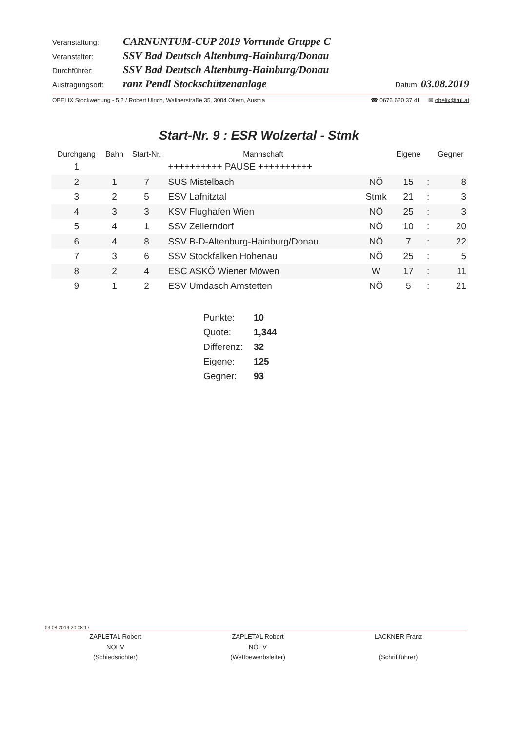Veranstaltung: CARNUNTUM-CUP 2019 Vorrunde Gruppe C
Veranstalter: SSV Bad Deutsch Altenburg-Hainburg/Donau
Durchführer: SSV Bad Deutsch Altenburg-Hainburg/Donau
Austragungsort: ranz Pendl Stockschützenanlage Datum: 03.08.2019
OBELIX Stockwertung - 5.2 / Robert Ulrich, Wallnerstraße 35, 3004 Ollern, Austria ☎ 0676 620 37 41 ✉ obelix@rul.at
Start-Nr. 9 : ESR Wolzertal - Stmk
| Durchgang | Bahn | Start-Nr. | Mannschaft | | Eigene | | Gegner |
| --- | --- | --- | --- | --- | --- | --- | --- |
| 1 | | | ++++++++++ PAUSE ++++++++++ | | | | |
| 2 | 1 | 7 | SUS Mistelbach | NÖ | 15 | : | 8 |
| 3 | 2 | 5 | ESV Lafnitztal | Stmk | 21 | : | 3 |
| 4 | 3 | 3 | KSV Flughafen Wien | NÖ | 25 | : | 3 |
| 5 | 4 | 1 | SSV Zellerndorf | NÖ | 10 | : | 20 |
| 6 | 4 | 8 | SSV B-D-Altenburg-Hainburg/Donau | NÖ | 7 | : | 22 |
| 7 | 3 | 6 | SSV Stockfalken Hohenau | NÖ | 25 | : | 5 |
| 8 | 2 | 4 | ESC ASKÖ Wiener Möwen | W | 17 | : | 11 |
| 9 | 1 | 2 | ESV Umdasch Amstetten | NÖ | 5 | : | 21 |
| Punkte: | 10 |
| Quote: | 1,344 |
| Differenz: | 32 |
| Eigene: | 125 |
| Gegner: | 93 |
03.08.2019 20:08:17
ZAPLETAL Robert
NÖEV
(Schiedsrichter)
ZAPLETAL Robert
NÖEV
(Wettbewerbsleiter)
LACKNER Franz
(Schriftführer)